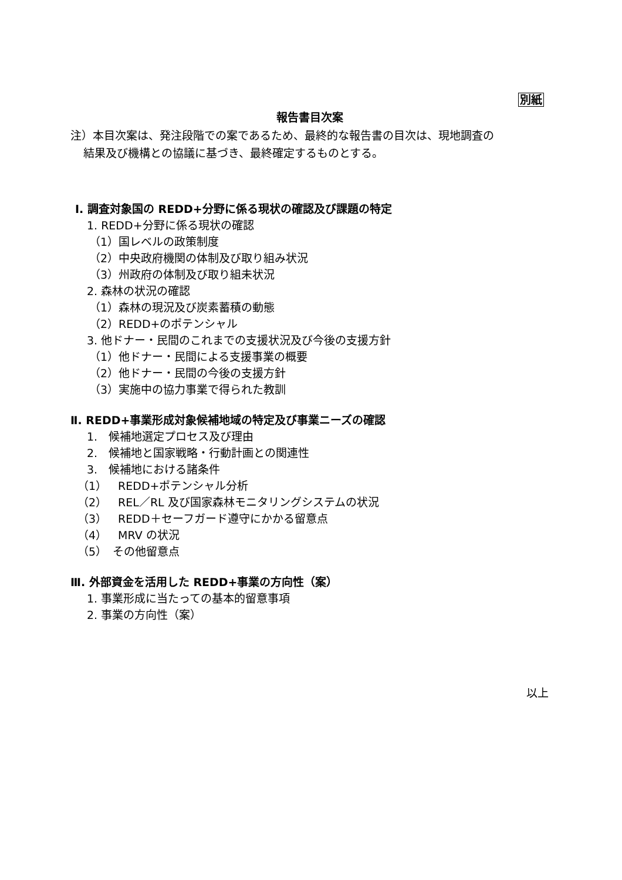別紙
報告書目次案
注）本目次案は、発注段階での案であるため、最終的な報告書の目次は、現地調査の
結果及び機構との協議に基づき、最終確定するものとする。
Ⅰ. 調査対象国の REDD+分野に係る現状の確認及び課題の特定
1. REDD+分野に係る現状の確認
（1）国レベルの政策制度
（2）中央政府機関の体制及び取り組み状況
（3）州政府の体制及び取り組未状況
2. 森林の状況の確認
（1）森林の現況及び炭素蓄積の動態
（2）REDD+のポテンシャル
3. 他ドナー・民間のこれまでの支援状況及び今後の支援方針
（1）他ドナー・民間による支援事業の概要
（2）他ドナー・民間の今後の支援方針
（3）実施中の協力事業で得られた教訓
Ⅱ. REDD+事業形成対象候補地域の特定及び事業ニーズの確認
1.　候補地選定プロセス及び理由
2.　候補地と国家戦略・行動計画との関連性
3.　候補地における諸条件
（1）　REDD+ポテンシャル分析
（2）　REL／RL 及び国家森林モニタリングシステムの状況
（3）　REDD＋セーフガード遵守にかかる留意点
（4）　MRV の状況
（5）　その他留意点
Ⅲ. 外部資金を活用した REDD+事業の方向性（案）
1. 事業形成に当たっての基本的留意事項
2. 事業の方向性（案）
以上